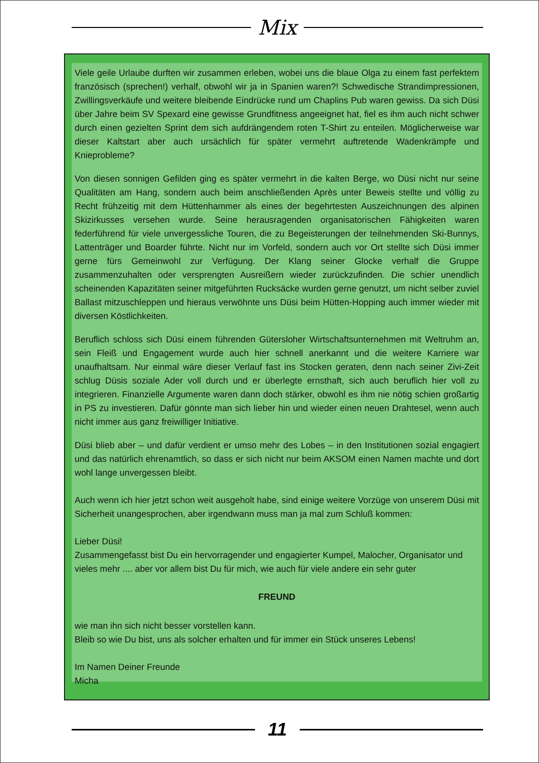Mix
Viele geile Urlaube durften wir zusammen erleben, wobei uns die blaue Olga zu einem fast perfektem französisch (sprechen!) verhalf, obwohl wir ja in Spanien waren?! Schwedische Strandimpressionen, Zwillingsverkäufe und weitere bleibende Eindrücke rund um Chaplins Pub waren gewiss. Da sich Düsi über Jahre beim SV Spexard eine gewisse Grundfitness angeeignet hat, fiel es ihm auch nicht schwer durch einen gezielten Sprint dem sich aufdrängendem roten T-Shirt zu enteilen. Möglicherweise war dieser Kaltstart aber auch ursächlich für später vermehrt auftretende Wadenkrämpfe und Knieprobleme?
Von diesen sonnigen Gefilden ging es später vermehrt in die kalten Berge, wo Düsi nicht nur seine Qualitäten am Hang, sondern auch beim anschließenden Après unter Beweis stellte und völlig zu Recht frühzeitig mit dem Hüttenhammer als eines der begehrtesten Auszeichnungen des alpinen Skizirkusses versehen wurde. Seine herausragenden organisatorischen Fähigkeiten waren federführend für viele unvergessliche Touren, die zu Begeisterungen der teilnehmenden Ski-Bunnys, Lattenträger und Boarder führte. Nicht nur im Vorfeld, sondern auch vor Ort stellte sich Düsi immer gerne fürs Gemeinwohl zur Verfügung. Der Klang seiner Glocke verhalf die Gruppe zusammenzuhalten oder versprengten Ausreißern wieder zurückzufinden. Die schier unendlich scheinenden Kapazitäten seiner mitgeführten Rucksäcke wurden gerne genutzt, um nicht selber zuviel Ballast mitzuschleppen und hieraus verwöhnte uns Düsi beim Hütten-Hopping auch immer wieder mit diversen Köstlichkeiten.
Beruflich schloss sich Düsi einem führenden Gütersloher Wirtschaftsunternehmen mit Weltruhm an, sein Fleiß und Engagement wurde auch hier schnell anerkannt und die weitere Karriere war unaufhaltsam. Nur einmal wäre dieser Verlauf fast ins Stocken geraten, denn nach seiner Zivi-Zeit schlug Düsis soziale Ader voll durch und er überlegte ernsthaft, sich auch beruflich hier voll zu integrieren. Finanzielle Argumente waren dann doch stärker, obwohl es ihm nie nötig schien großartig in PS zu investieren. Dafür gönnte man sich lieber hin und wieder einen neuen Drahtesel, wenn auch nicht immer aus ganz freiwilliger Initiative.
Düsi blieb aber – und dafür verdient er umso mehr des Lobes – in den Institutionen sozial engagiert und das natürlich ehrenamtlich, so dass er sich nicht nur beim AKSOM einen Namen machte und dort wohl lange unvergessen bleibt.
Auch wenn ich hier jetzt schon weit ausgeholt habe, sind einige weitere Vorzüge von unserem Düsi mit Sicherheit unangesprochen, aber irgendwann muss man ja mal zum Schluß kommen:
Lieber Düsi!
Zusammengefasst bist Du ein hervorragender und engagierter Kumpel, Malocher, Organisator und vieles mehr .... aber vor allem bist Du für mich, wie auch für viele andere ein sehr guter
FREUND
wie man ihn sich nicht besser vorstellen kann.
Bleib so wie Du bist, uns als solcher erhalten und für immer ein Stück unseres Lebens!
Im Namen Deiner Freunde
Micha
11